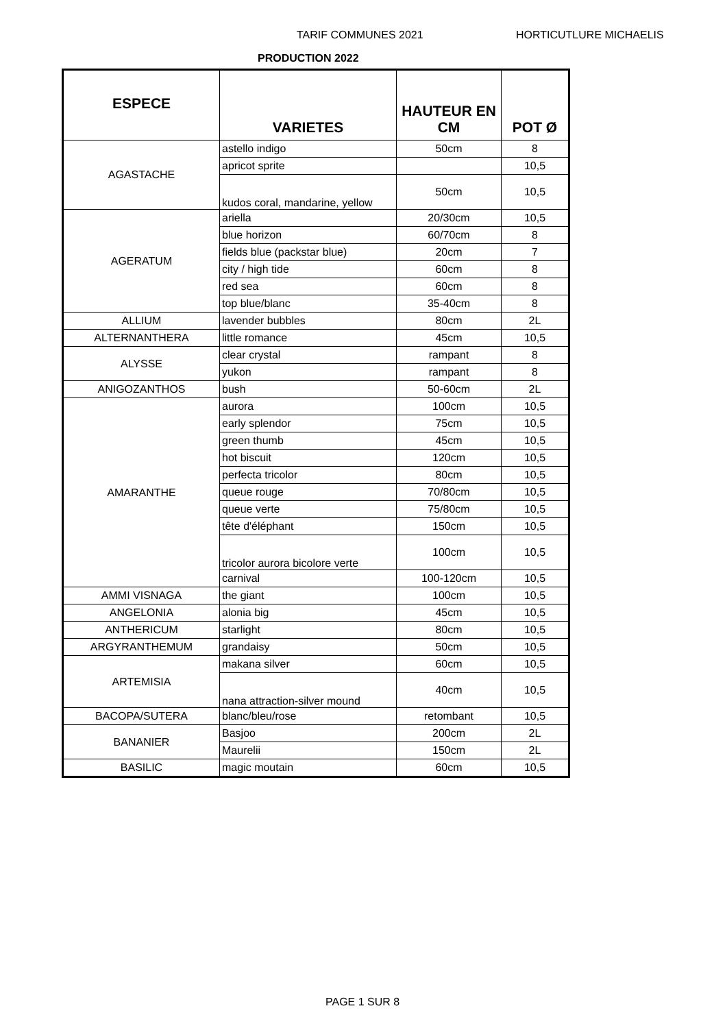TARIF COMMUNES 2021 HORTICUTLURE MICHAELIS
PRODUCTION 2022
| ESPECE | VARIETES | HAUTEUR EN CM | POT Ø |
| --- | --- | --- | --- |
| AGASTACHE | astello indigo | 50cm | 8 |
| | apricot sprite | | 10,5 |
| | kudos coral, mandarine, yellow | 50cm | 10,5 |
| AGERATUM | ariella | 20/30cm | 10,5 |
| | blue horizon | 60/70cm | 8 |
| | fields blue (packstar blue) | 20cm | 7 |
| | city / high tide | 60cm | 8 |
| | red sea | 60cm | 8 |
| | top blue/blanc | 35-40cm | 8 |
| ALLIUM | lavender bubbles | 80cm | 2L |
| ALTERNANTHERA | little romance | 45cm | 10,5 |
| ALYSSE | clear crystal | rampant | 8 |
| | yukon | rampant | 8 |
| ANIGOZANTHOS | bush | 50-60cm | 2L |
| AMARANTHE | aurora | 100cm | 10,5 |
| | early splendor | 75cm | 10,5 |
| | green thumb | 45cm | 10,5 |
| | hot biscuit | 120cm | 10,5 |
| | perfecta tricolor | 80cm | 10,5 |
| | queue rouge | 70/80cm | 10,5 |
| | queue verte | 75/80cm | 10,5 |
| | tête d'éléphant | 150cm | 10,5 |
| | tricolor aurora bicolore verte | 100cm | 10,5 |
| | carnival | 100-120cm | 10,5 |
| AMMI VISNAGA | the giant | 100cm | 10,5 |
| ANGELONIA | alonia big | 45cm | 10,5 |
| ANTHERICUM | starlight | 80cm | 10,5 |
| ARGYRANTHEMUM | grandaisy | 50cm | 10,5 |
| ARTEMISIA | makana silver | 60cm | 10,5 |
| | nana attraction-silver mound | 40cm | 10,5 |
| BACOPA/SUTERA | blanc/bleu/rose | retombant | 10,5 |
| BANANIER | Basjoo | 200cm | 2L |
| | Maurelii | 150cm | 2L |
| BASILIC | magic moutain | 60cm | 10,5 |
PAGE 1 SUR 8